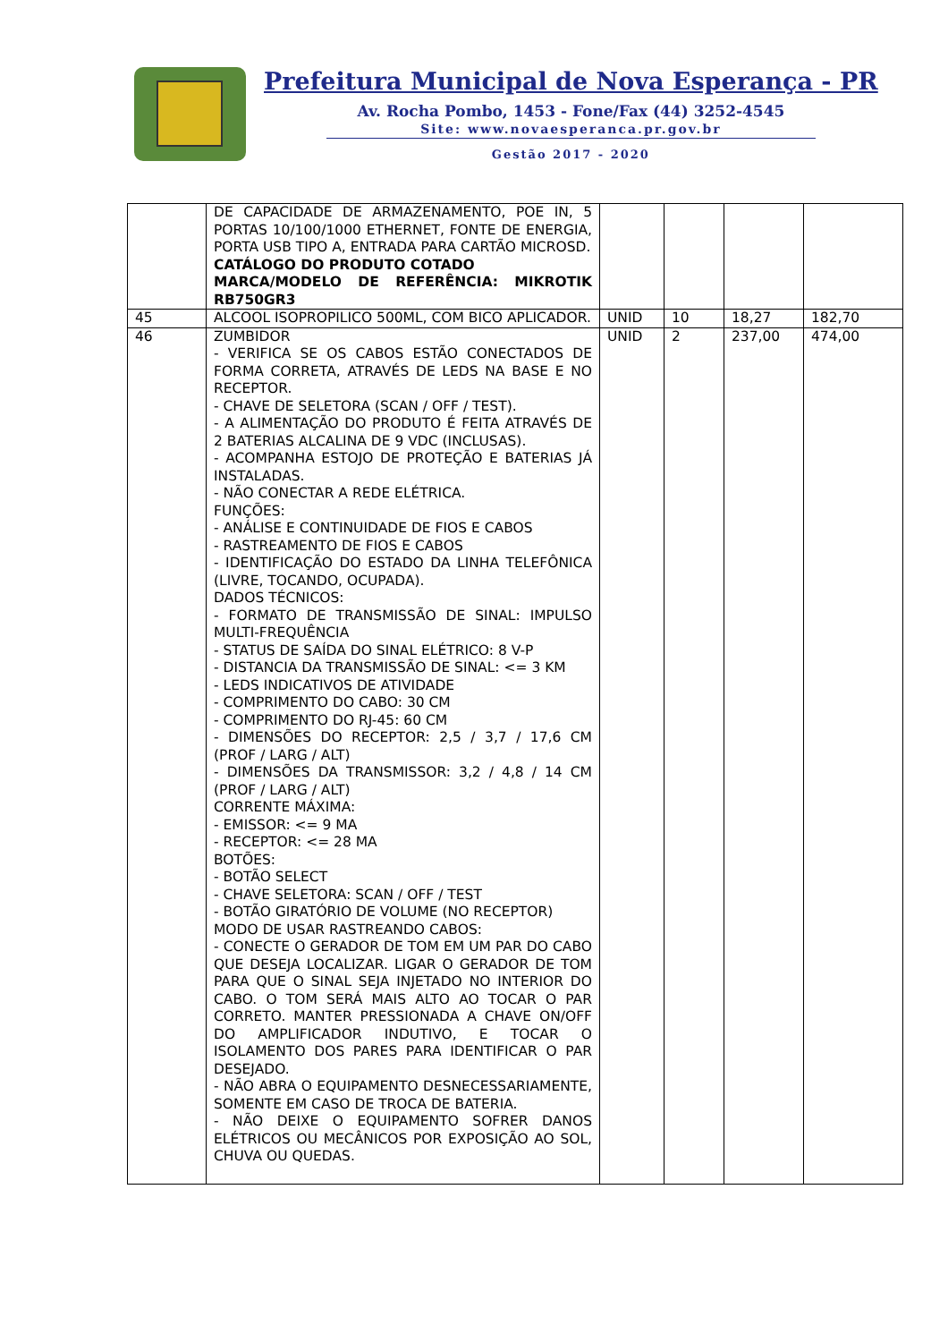Prefeitura Municipal de Nova Esperança - PR
Av. Rocha Pombo, 1453 - Fone/Fax (44) 3252-4545
Site: www.novaesperanca.pr.gov.br
Gestão 2017 - 2020
| | DE CAPACIDADE DE ARMAZENAMENTO, POE IN, 5 PORTAS 10/100/1000 ETHERNET, FONTE DE ENERGIA, PORTA USB TIPO A, ENTRADA PARA CARTÃO MICROSD. CATÁLOGO DO PRODUTO COTADO MARCA/MODELO DE REFERÊNCIA: MIKROTIK RB750GR3 | | | | |
| 45 | ALCOOL ISOPROPILICO 500ML, COM BICO APLICADOR. | UNID | 10 | 18,27 | 182,70 |
| 46 | ZUMBIDOR - VERIFICA SE OS CABOS ESTÃO CONECTADOS DE FORMA CORRETA, ATRAVÉS DE LEDS NA BASE E NO RECEPTOR. - CHAVE DE SELETORA (SCAN / OFF / TEST). - A ALIMENTAÇÃO DO PRODUTO É FEITA ATRAVÉS DE 2 BATERIAS ALCALINA DE 9 VDC (INCLUSAS). - ACOMPANHA ESTOJO DE PROTEÇÃO E BATERIAS JÁ INSTALADAS. - NÃO CONECTAR A REDE ELÉTRICA. FUNÇÕES: - ANÁLISE E CONTINUIDADE DE FIOS E CABOS - RASTREAMENTO DE FIOS E CABOS - IDENTIFICAÇÃO DO ESTADO DA LINHA TELEFÔNICA (LIVRE, TOCANDO, OCUPADA). DADOS TÉCNICOS: - FORMATO DE TRANSMISSÃO DE SINAL: IMPULSO MULTI-FREQUÊNCIA - STATUS DE SAÍDA DO SINAL ELÉTRICO: 8 V-P - DISTANCIA DA TRANSMISSÃO DE SINAL: <= 3 KM - LEDS INDICATIVOS DE ATIVIDADE - COMPRIMENTO DO CABO: 30 CM - COMPRIMENTO DO RJ-45: 60 CM - DIMENSÕES DO RECEPTOR: 2,5 / 3,7 / 17,6 CM (PROF / LARG / ALT) - DIMENSÕES DA TRANSMISSOR: 3,2 / 4,8 / 14 CM (PROF / LARG / ALT) CORRENTE MÁXIMA: - EMISSOR: <= 9 MA - RECEPTOR: <= 28 MA BOTÕES: - BOTÃO SELECT - CHAVE SELETORA: SCAN / OFF / TEST - BOTÃO GIRATÓRIO DE VOLUME (NO RECEPTOR) MODO DE USAR RASTREANDO CABOS: - CONECTE O GERADOR DE TOM EM UM PAR DO CABO QUE DESEJA LOCALIZAR. LIGAR O GERADOR DE TOM PARA QUE O SINAL SEJA INJETADO NO INTERIOR DO CABO. O TOM SERÁ MAIS ALTO AO TOCAR O PAR CORRETO. MANTER PRESSIONADA A CHAVE ON/OFF DO AMPLIFICADOR INDUTIVO, E TOCAR O ISOLAMENTO DOS PARES PARA IDENTIFICAR O PAR DESEJADO. - NÃO ABRA O EQUIPAMENTO DESNECESSARIAMENTE, SOMENTE EM CASO DE TROCA DE BATERIA. - NÃO DEIXE O EQUIPAMENTO SOFRER DANOS ELÉTRICOS OU MECÂNICOS POR EXPOSIÇÃO AO SOL, CHUVA OU QUEDAS. | UNID | 2 | 237,00 | 474,00 |